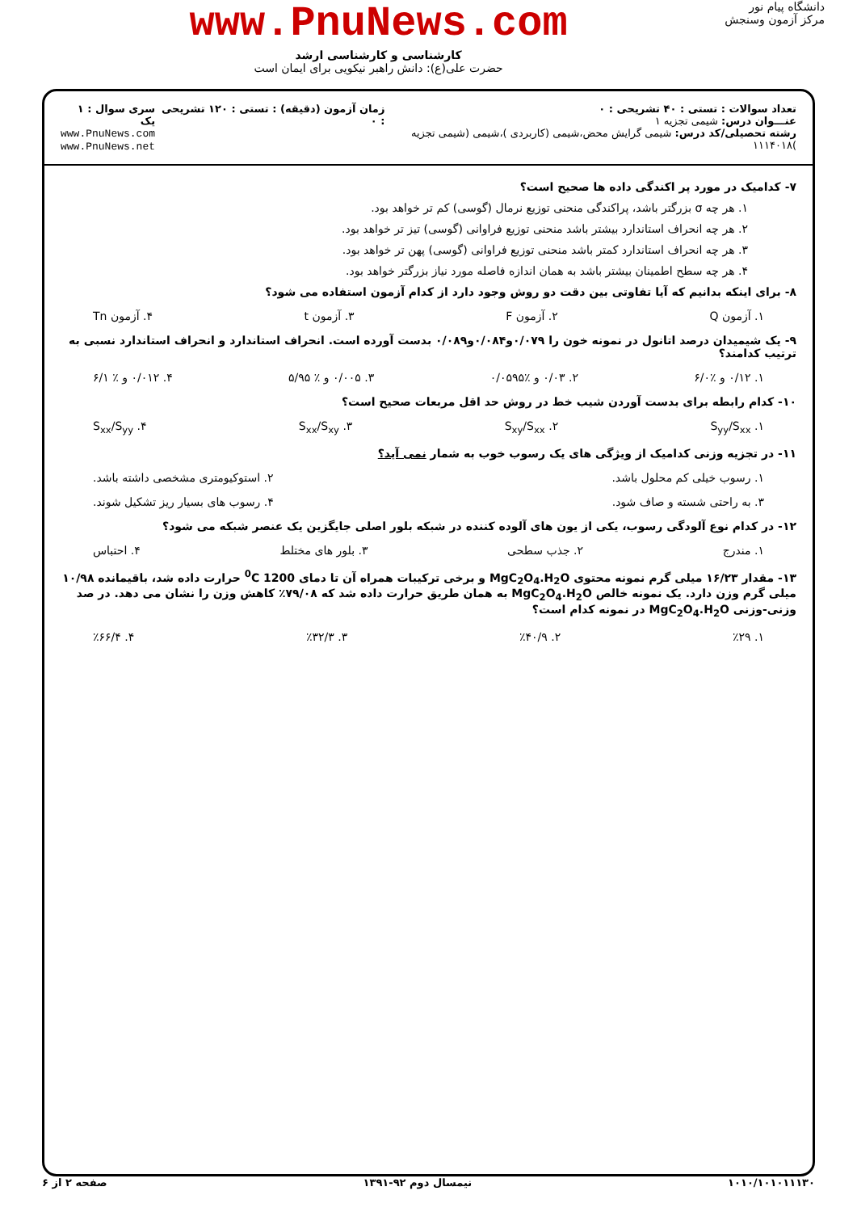دانشگاه پیام نور
مرکز آزمون وسنجش
www.PnuNews.com
کارشناسی و کارشناسی ارشد
حضرت علی(ع): دانش راهبر نیکویی برای ایمان است
تعداد سوالات : تستی : ۴۰ تشریحی : ۰
عنـــوان درس: شیمی تجزیه ۱
رشته تحصیلی/کد درس: شیمی گرایش محض،شیمی (کاربردی )،شیمی (شیمی تجزیه )۱۱۱۴۰۱۸
زمان آزمون (دقیقه) : تستی : ۱۲۰ تشریحی : ۰
سری سوال : ۱ یک
www.PnuNews.com
www.PnuNews.net
۷- کدامیک در مورد پر اکندگی داده ها صحیح است؟
۱. هر چه σ بزرگتر باشد، پراکندگی منحنی توزیع نرمال (گوسی) کم تر خواهد بود.
۲. هر چه انحراف استاندارد بیشتر باشد منحنی توزیع فراوانی (گوسی) تیز تر خواهد بود.
۳. هر چه انحراف استاندارد کمتر باشد منحنی توزیع فراوانی (گوسی) پهن تر خواهد بود.
۴. هر چه سطح اطمینان بیشتر باشد به همان اندازه فاصله مورد نیاز بزرگتر خواهد بود.
۸- برای اینکه بدانیم که آیا تفاوتی بین دقت دو روش وجود دارد از کدام آزمون استفاده می شود؟
۱. آزمون Q ۲. آزمون F ۳. آزمون t ۴. آزمون Tn
۹- یک شیمیدان درصد اتانول در نمونه خون را ۰/۰۷۹و۰/۰۸۴و۰/۰۸۹ بدست آورده است. انحراف استاندارد و انحراف استاندارد نسبی به ترتیب کدامند؟
۱. ۰/۱۲ و ٪۶/۰ ۲. ۰/۰۳ و ٪۰/۰۵۹۵ ۳. ۰/۰۰۵ و ٪ ۵/۹۵ ۴. ۰/۰۱۲ و ٪ ۶/۱
۱۰- کدام رابطه برای بدست آوردن شیب خط در روش حد اقل مربعات صحیح است؟
۱. S<sub>yy</sub>/S<sub>xx</sub> ۲. S<sub>xy</sub>/S<sub>xx</sub> ۳. S<sub>xx</sub>/S<sub>xy</sub> ۴. S<sub>xx</sub>/S<sub>yy</sub>
۱۱- در تجزیه وزنی کدامیک از ویژگی های یک رسوب خوب به شمار نمی آید؟
۱. رسوب خیلی کم محلول باشد. ۲. استوکیومتری مشخصی داشته باشد.
۳. به راحتی شسته و صاف شود. ۴. رسوب های بسیار ریز تشکیل شوند.
۱۲- در کدام نوع آلودگی رسوب، یکی از یون های آلوده کننده در شبکه بلور اصلی جایگزین یک عنصر شبکه می شود؟
۱. مندرج ۲. جذب سطحی ۳. بلور های مختلط ۴. احتباس
۱۳- مقدار ۱۶/۲۳ میلی گرم نمونه محتوی MgC<sub>2</sub>O<sub>4</sub>.H<sub>2</sub>O و برخی ترکیبات همراه آن تا دمای 1200 <sup>0</sup>C حرارت داده شد، باقیمانده ۱۰/۹۸ میلی گرم وزن دارد. یک نمونه خالص MgC<sub>2</sub>O<sub>4</sub>.H<sub>2</sub>O به همان طریق حرارت داده شد که ۷۹/۰۸٪ کاهش وزن را نشان می دهد. در صد وزنی-وزنی MgC<sub>2</sub>O<sub>4</sub>.H<sub>2</sub>O در نمونه کدام است؟
۱. ٪۲۹ ۲. ٪۴۰/۹ ۳. ٪۳۲/۳ ۴. ٪۶۶/۴
۱۰۱۰/۱۰۱۰۱۱۱۳۰ نیمسال دوم ۹۲-۱۳۹۱ صفحه ۲ از ۶